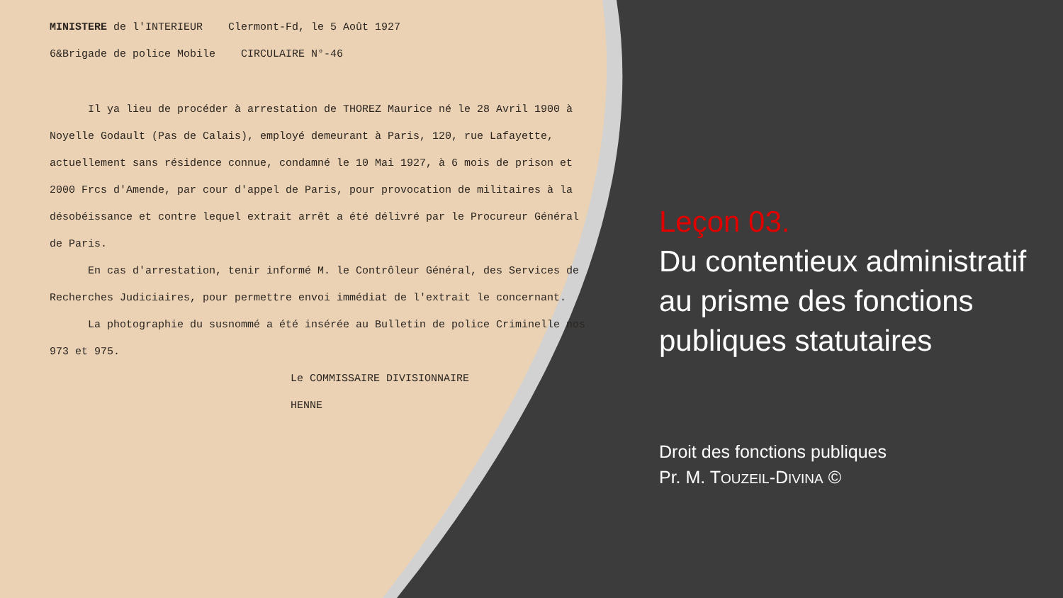MINISTERE de l'INTERIEUR Clermont-Fd, le 5 Août 1927
6&Brigade de police Mobile CIRCULAIRE N°-46
Il ya lieu de procéder à arrestation de THOREZ Maurice né le 28 Avril 1900 à Noyelle Godault (Pas de Calais), employé demeurant à Paris, 120, rue Lafayette, actuellement sans résidence connue, condamné le 10 Mai 1927, à 6 mois de prison et 2000 Frcs d'Amende, par cour d'appel de Paris, pour provocation de militaires à la désobéissance et contre lequel extrait arrêt a été délivré par le Procureur Général de Paris.
En cas d'arrestation, tenir informé M. le Contrôleur Général, des Services de Recherches Judiciaires, pour permettre envoi immédiat de l'extrait le concernant.
La photographie du susnommé a été insérée au Bulletin de police Criminelle nos 973 et 975.
Le COMMISSAIRE DIVISIONNAIRE
HENNE
Leçon 03.
Du contentieux administratif au prisme des fonctions publiques statutaires
Droit des fonctions publiques
Pr. M. TOUZEIL-DIVINA ©